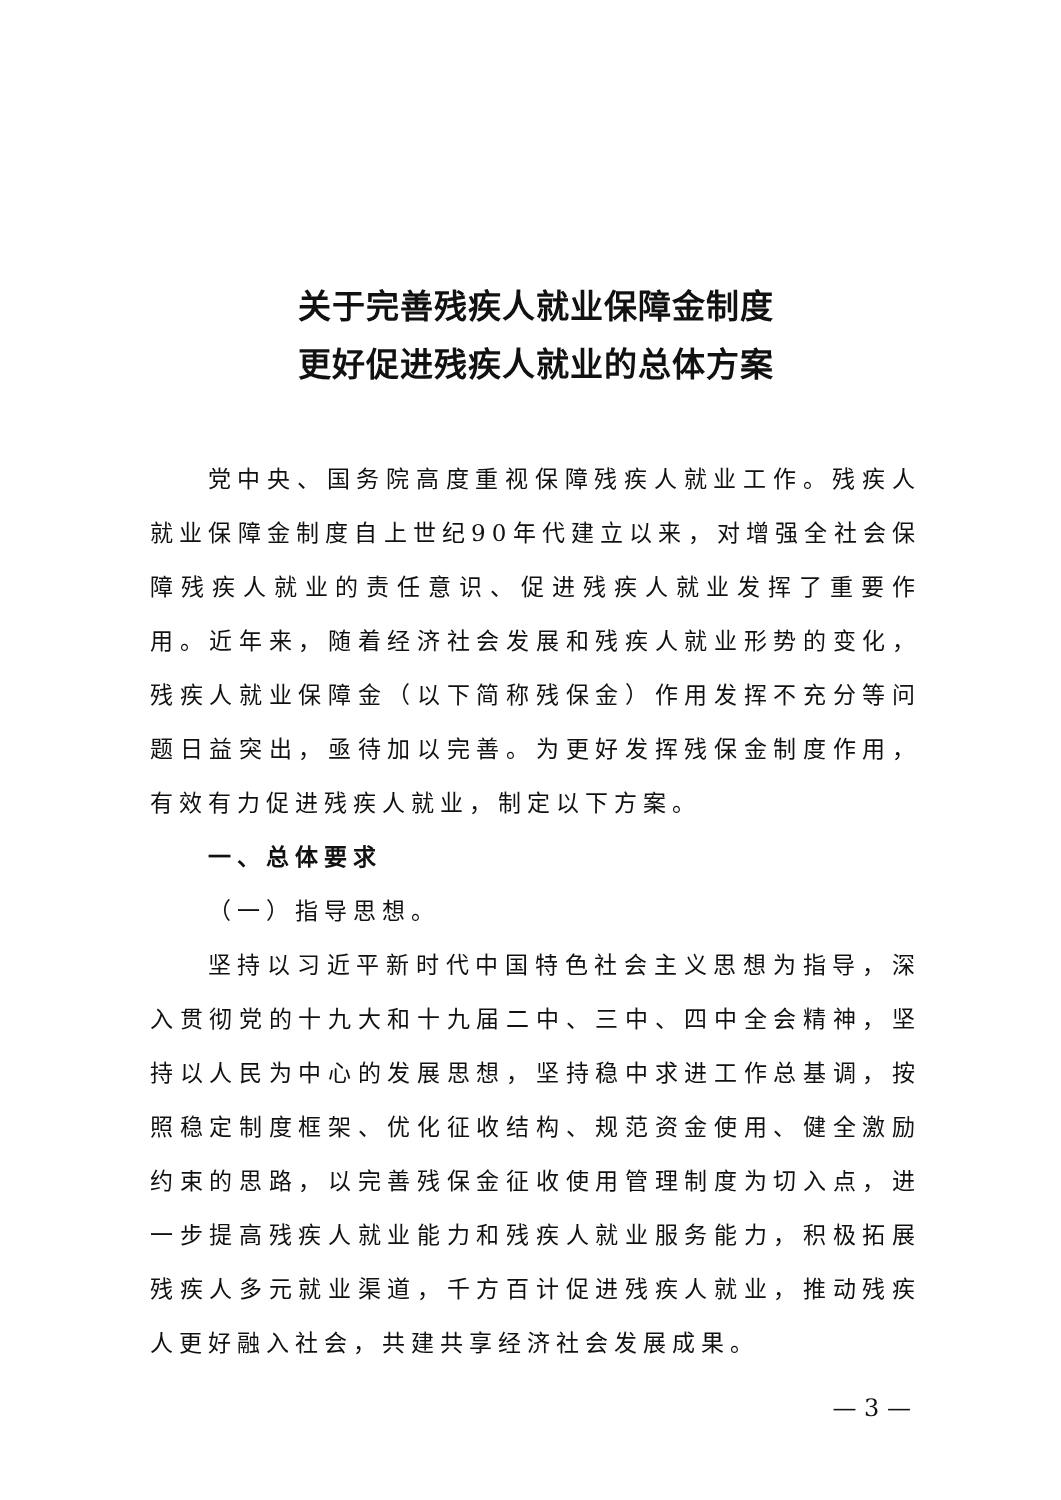关于完善残疾人就业保障金制度
更好促进残疾人就业的总体方案
党中央、国务院高度重视保障残疾人就业工作。残疾人就业保障金制度自上世纪90年代建立以来，对增强全社会保障残疾人就业的责任意识、促进残疾人就业发挥了重要作用。近年来，随着经济社会发展和残疾人就业形势的变化，残疾人就业保障金（以下简称残保金）作用发挥不充分等问题日益突出，亟待加以完善。为更好发挥残保金制度作用，有效有力促进残疾人就业，制定以下方案。
一、总体要求
（一）指导思想。
坚持以习近平新时代中国特色社会主义思想为指导，深入贯彻党的十九大和十九届二中、三中、四中全会精神，坚持以人民为中心的发展思想，坚持稳中求进工作总基调，按照稳定制度框架、优化征收结构、规范资金使用、健全激励约束的思路，以完善残保金征收使用管理制度为切入点，进一步提高残疾人就业能力和残疾人就业服务能力，积极拓展残疾人多元就业渠道，千方百计促进残疾人就业，推动残疾人更好融入社会，共建共享经济社会发展成果。
— 3 —